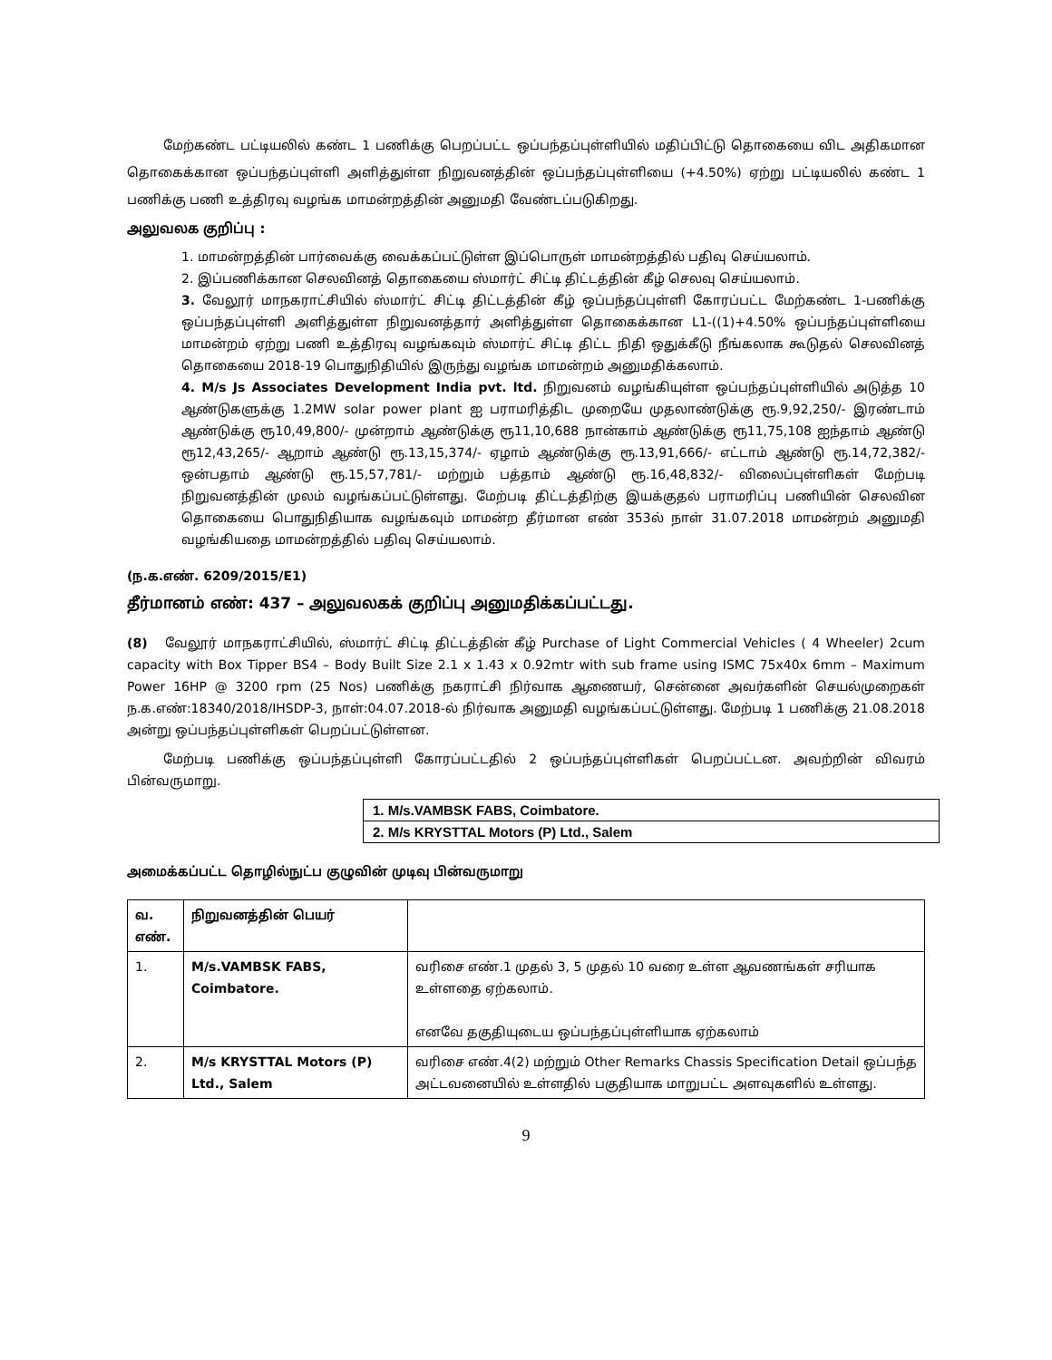மேற்கண்ட பட்டியலில் கண்ட 1 பணிக்கு பெறப்பட்ட ஒப்பந்தப்புள்ளியில் மதிப்பிட்டு தொகையை விட அதிகமான தொகைக்கான ஒப்பந்தப்புள்ளி அளித்துள்ள நிறுவனத்தின் ஒப்பந்தப்புள்ளியை (+4.50%) ஏற்று பட்டியலில் கண்ட 1 பணிக்கு பணி உத்திரவு வழங்க மாமன்றத்தின் அனுமதி வேண்டப்படுகிறது.
அலுவலக குறிப்பு :
1. மாமன்றத்தின் பார்வைக்கு வைக்கப்பட்டுள்ள இப்பொருள் மாமன்றத்தில் பதிவு செய்யலாம்.
2. இப்பணிக்கான செலவினத் தொகையை ஸ்மார்ட் சிட்டி திட்டத்தின் கீழ் செலவு செய்யலாம்.
3. வேலூர் மாநகராட்சியில் ஸ்மார்ட் சிட்டி திட்டத்தின் கீழ் ஒப்பந்தப்புள்ளி கோரப்பட்ட மேற்கண்ட 1-பணிக்கு ஒப்பந்தப்புள்ளி அளித்துள்ள நிறுவனத்தார் அளித்துள்ள தொகைக்கான L1-((1)+4.50% ஒப்பந்தப்புள்ளியை மாமன்றம் ஏற்று பணி உத்திரவு வழங்கவும் ஸ்மார்ட் சிட்டி திட்ட நிதி ஒதுக்கீடு நீங்கலாக கூடுதல் செலவினத் தொகையை 2018-19 பொதுநிதியில் இருந்து வழங்க மாமன்றம் அனுமதிக்கலாம்.
4. M/s Js Associates Development India pvt. ltd. நிறுவனம் வழங்கியுள்ள ஒப்பந்தப்புள்ளியில் அடுத்த 10 ஆண்டுகளுக்கு 1.2MW solar power plant ஐ பராமரித்திட முறையே முதலாண்டுக்கு ரூ.9,92,250/- இரண்டாம் ஆண்டுக்கு ரூ10,49,800/- முன்றாம் ஆண்டுக்கு ரூ11,10,688 நான்காம் ஆண்டுக்கு ரூ11,75,108 ஐந்தாம் ஆண்டு ரூ12,43,265/- ஆறாம் ஆண்டு ரூ.13,15,374/- ஏழாம் ஆண்டுக்கு ரூ.13,91,666/- எட்டாம் ஆண்டு ரூ.14,72,382/- ஒன்பதாம் ஆண்டு ரூ.15,57,781/- மற்றும் பத்தாம் ஆண்டு ரூ.16,48,832/- விலைப்புள்ளிகள் மேற்படி நிறுவனத்தின் முலம் வழங்கப்பட்டுள்ளது. மேற்படி திட்டத்திற்கு இயக்குதல் பராமரிப்பு பணியின் செலவின தொகையை பொதுநிதியாக வழங்கவும் மாமன்ற தீர்மான எண் 353ல் நாள் 31.07.2018 மாமன்றம் அனுமதி வழங்கியதை மாமன்றத்தில் பதிவு செய்யலாம்.
(ந.க.எண். 6209/2015/E1)
தீர்மானம் எண்: 437 – அலுவலகக் குறிப்பு அனுமதிக்கப்பட்டது.
(8) வேலூர் மாநகராட்சியில், ஸ்மார்ட் சிட்டி திட்டத்தின் கீழ் Purchase of Light Commercial Vehicles ( 4 Wheeler) 2cum capacity with Box Tipper BS4 – Body Built Size 2.1 x 1.43 x 0.92mtr with sub frame using ISMC 75x40x 6mm – Maximum Power 16HP @ 3200 rpm (25 Nos) பணிக்கு நகராட்சி நிர்வாக ஆணையர், சென்னை அவர்களின் செயல்முறைகள் ந.க.எண்:18340/2018/IHSDP-3, நாள்:04.07.2018-ல் நிர்வாக அனுமதி வழங்கப்பட்டுள்ளது. மேற்படி 1 பணிக்கு 21.08.2018 அன்று ஒப்பந்தப்புள்ளிகள் பெறப்பட்டுள்ளன.
மேற்படி பணிக்கு ஒப்பந்தப்புள்ளி கோரப்பட்டதில் 2 ஒப்பந்தப்புள்ளிகள் பெறப்பட்டன. அவற்றின் விவரம் பின்வருமாறு.
| 1. M/s.VAMBSK FABS, Coimbatore. |
| 2. M/s KRYSTTAL Motors (P) Ltd., Salem |
அமைக்கப்பட்ட தொழில்நுட்ப குழுவின் முடிவு பின்வருமாறு
| வ. எண். | நிறுவனத்தின் பெயர் | |
| --- | --- | --- |
| 1. | M/s.VAMBSK FABS, Coimbatore. | வரிசை எண்.1 முதல் 3, 5 முதல் 10 வரை உள்ள ஆவணங்கள் சரியாக உள்ளதை ஏற்கலாம். எனவே தகுதியுடைய ஒப்பந்தப்புள்ளியாக ஏற்கலாம் |
| 2. | M/s KRYSTTAL Motors (P) Ltd., Salem | வரிசை எண்.4(2) மற்றும் Other Remarks Chassis Specification Detail ஒப்பந்த அட்டவனையில் உள்ளதில் பகுதியாக மாறுபட்ட அளவுகளில் உள்ளது. |
9